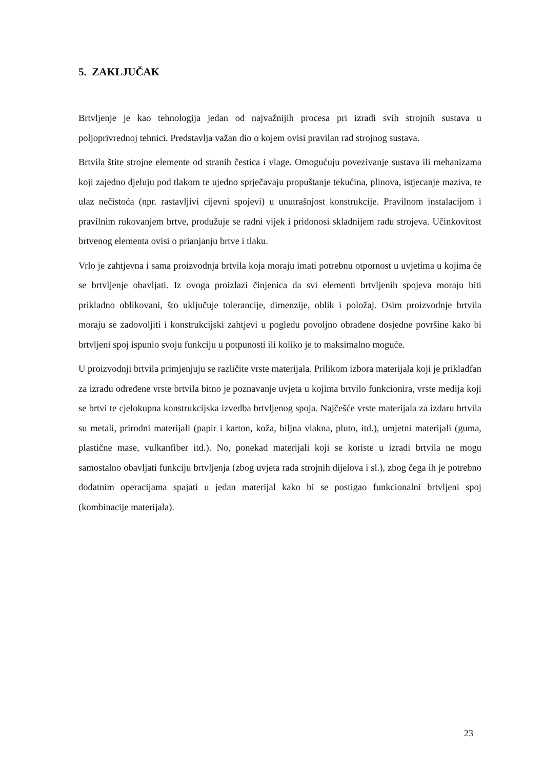5. ZAKLJUČAK
Brtvljenje je kao tehnologija jedan od najvažnijih procesa pri izradi svih strojnih sustava u poljoprivrednoj tehnici. Predstavlja važan dio o kojem ovisi pravilan rad strojnog sustava.
Brtvila štite strojne elemente od stranih čestica i vlage. Omogućuju povezivanje sustava ili mehanizama koji zajedno djeluju pod tlakom te ujedno sprječavaju propuštanje tekućina, plinova, istjecanje maziva, te ulaz nečistoća (npr. rastavljivi cijevni spojevi) u unutrašnjost konstrukcije. Pravilnom instalacijom i pravilnim rukovanjem brtve, produžuje se radni vijek i pridonosi skladnijem radu strojeva. Učinkovitost brtvenog elementa ovisi o prianjanju brtve i tlaku.
Vrlo je zahtjevna i sama proizvodnja brtvila koja moraju imati potrebnu otpornost u uvjetima u kojima će se brtvljenje obavljati. Iz ovoga proizlazi činjenica da svi elementi brtvljenih spojeva moraju biti prikladno oblikovani, što uključuje tolerancije, dimenzije, oblik i položaj. Osim proizvodnje brtvila moraju se zadovoljiti i konstrukcijski zahtjevi u pogledu povoljno obrađene dosjedne površine kako bi brtvljeni spoj ispunio svoju funkciju u potpunosti ili koliko je to maksimalno moguće.
U proizvodnji brtvila primjenjuju se različite vrste materijala. Prilikom izbora materijala koji je prikladfan za izradu određene vrste brtvila bitno je poznavanje uvjeta u kojima brtvilo funkcionira, vrste medija koji se brtvi te cjelokupna konstrukcijska izvedba brtvljenog spoja. Najčešće vrste materijala za izdaru brtvila su metali, prirodni materijali (papir i karton, koža, biljna vlakna, pluto, itd.), umjetni materijali (guma, plastične mase, vulkanfiber itd.). No, ponekad materijali koji se koriste u izradi brtvila ne mogu samostalno obavljati funkciju brtvljenja (zbog uvjeta rada strojnih dijelova i sl.), zbog čega ih je potrebno dodatnim operacijama spajati u jedan materijal kako bi se postigao funkcionalni brtvljeni spoj (kombinacije materijala).
23